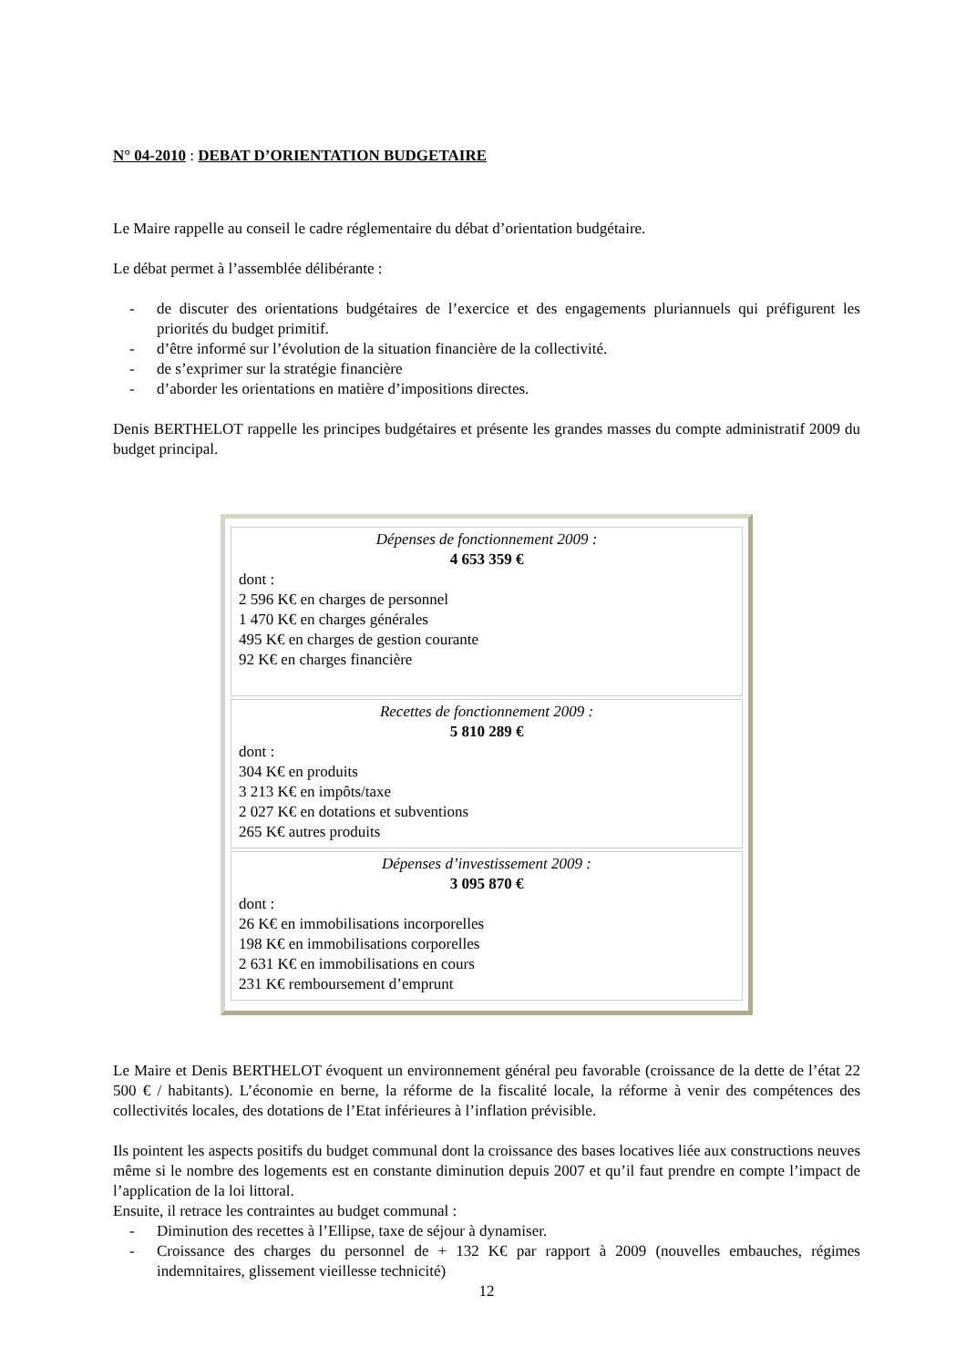N° 04-2010 : DEBAT D’ORIENTATION BUDGETAIRE
Le Maire rappelle au conseil le cadre réglementaire du débat d’orientation budgétaire.
Le débat permet à l’assemblée délibérante :
- de discuter des orientations budgétaires de l’exercice et des engagements pluriannuels qui préfigurent les priorités du budget primitif.
- d’être informé sur l’évolution de la situation financière de la collectivité.
- de s’exprimer sur la stratégie financière
- d’aborder les orientations en matière d’impositions directes.
Denis BERTHELOT rappelle les principes budgétaires et présente les grandes masses du compte administratif 2009 du budget principal.
| Dépenses de fonctionnement 2009 : 4 653 359 € dont : 2 596 K€ en charges de personnel 1 470 K€ en charges générales 495 K€ en charges de gestion courante 92 K€ en charges financière |
| Recettes de fonctionnement 2009 : 5 810 289 € dont : 304 K€ en produits 3 213 K€ en impôts/taxe 2 027 K€ en dotations et subventions 265 K€ autres produits |
| Dépenses d’investissement 2009 : 3 095 870 € dont : 26 K€ en immobilisations incorporelles 198 K€ en immobilisations corporelles 2 631 K€ en immobilisations en cours 231 K€ remboursement d’emprunt |
Le Maire et Denis BERTHELOT évoquent un environnement général peu favorable (croissance de la dette de l’état 22 500 € / habitants). L’économie en berne, la réforme de la fiscalité locale, la réforme à venir des compétences des collectivités locales, des dotations de l’Etat inférieures à l’inflation prévisible.
Ils pointent les aspects positifs du budget communal dont la croissance des bases locatives liée aux constructions neuves même si le nombre des logements est en constante diminution depuis 2007 et qu’il faut prendre en compte l’impact de l’application de la loi littoral.
Ensuite, il retrace les contraintes au budget communal :
- Diminution des recettes à l’Ellipse, taxe de séjour à dynamiser.
- Croissance des charges du personnel de + 132 K€ par rapport à 2009 (nouvelles embauches, régimes indemnitaires, glissement vieillesse technicité)
12